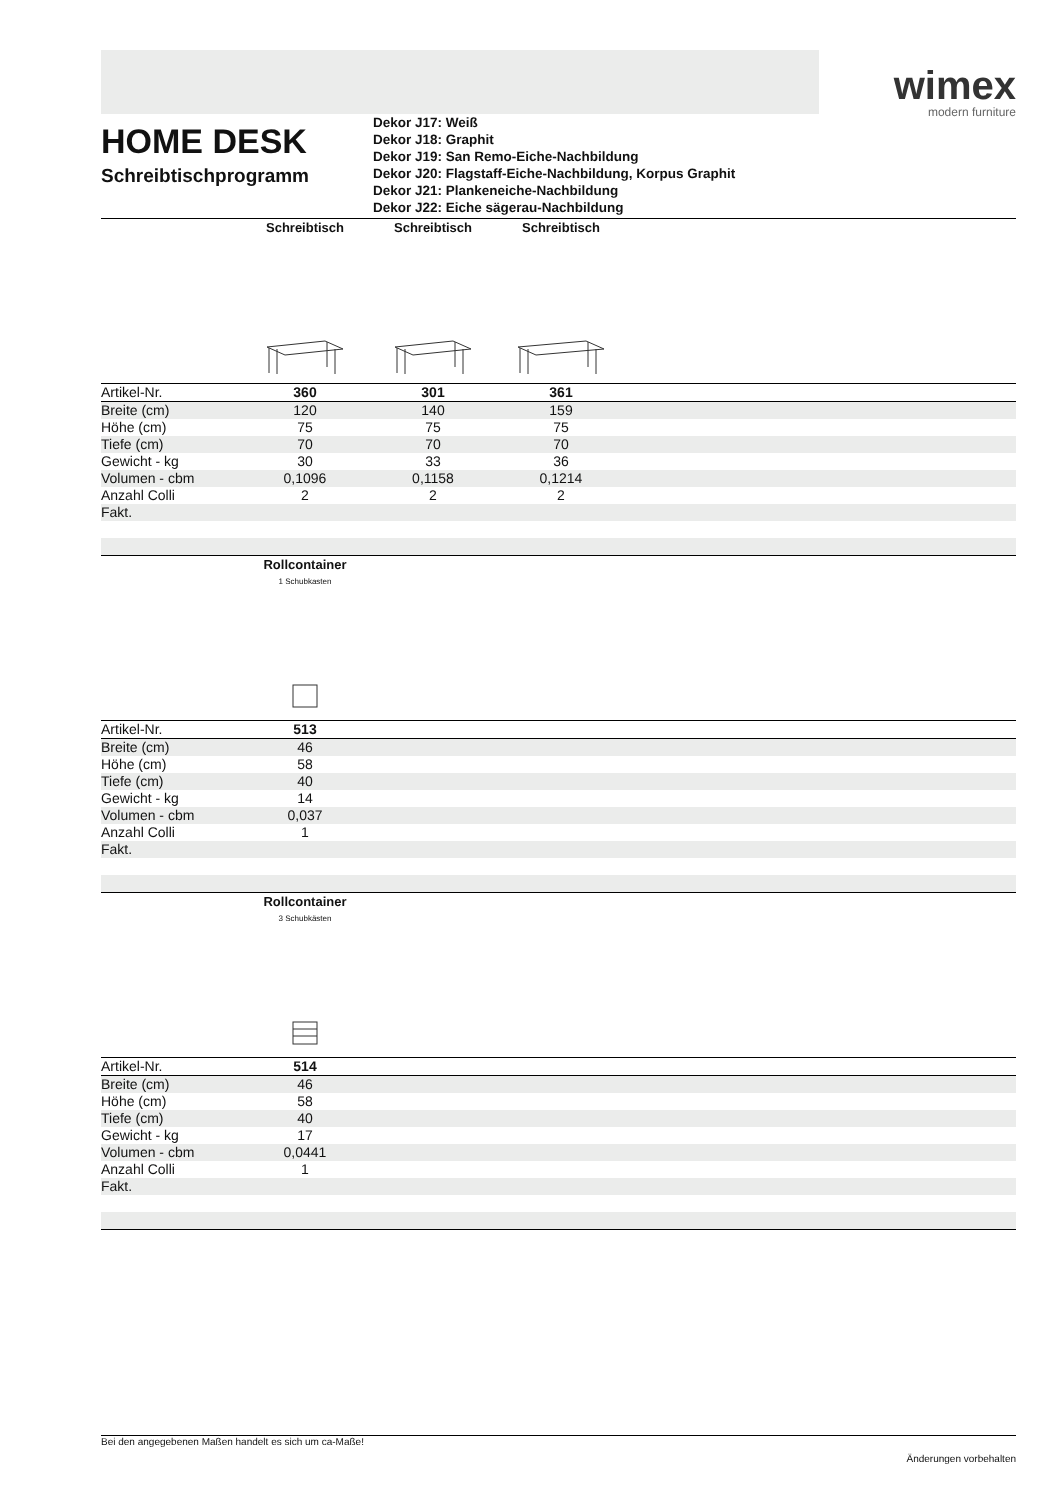wimex
modern furniture
HOME DESK
Schreibtischprogramm
Dekor J17: Weiß
Dekor J18: Graphit
Dekor J19: San Remo-Eiche-Nachbildung
Dekor J20: Flagstaff-Eiche-Nachbildung, Korpus Graphit
Dekor J21: Plankeneiche-Nachbildung
Dekor J22: Eiche sägerau-Nachbildung
| | Schreibtisch | Schreibtisch | Schreibtisch | |
| Artikel-Nr. | 360 | 301 | 361 | |
| Breite (cm) | 120 | 140 | 159 | |
| Höhe (cm) | 75 | 75 | 75 | |
| Tiefe (cm) | 70 | 70 | 70 | |
| Gewicht - kg | 30 | 33 | 36 | |
| Volumen - cbm | 0,1096 | 0,1158 | 0,1214 | |
| Anzahl Colli | 2 | 2 | 2 | |
| Fakt. | | | | |
| | Rollcontainer 1 Schubkasten | |
| Artikel-Nr. | 513 | |
| Breite (cm) | 46 | |
| Höhe (cm) | 58 | |
| Tiefe (cm) | 40 | |
| Gewicht - kg | 14 | |
| Volumen - cbm | 0,037 | |
| Anzahl Colli | 1 | |
| Fakt. | | |
| | Rollcontainer 3 Schubkästen | |
| Artikel-Nr. | 514 | |
| Breite (cm) | 46 | |
| Höhe (cm) | 58 | |
| Tiefe (cm) | 40 | |
| Gewicht - kg | 17 | |
| Volumen - cbm | 0,0441 | |
| Anzahl Colli | 1 | |
| Fakt. | | |
Bei den angegebenen Maßen handelt es sich um ca-Maße!
Änderungen vorbehalten